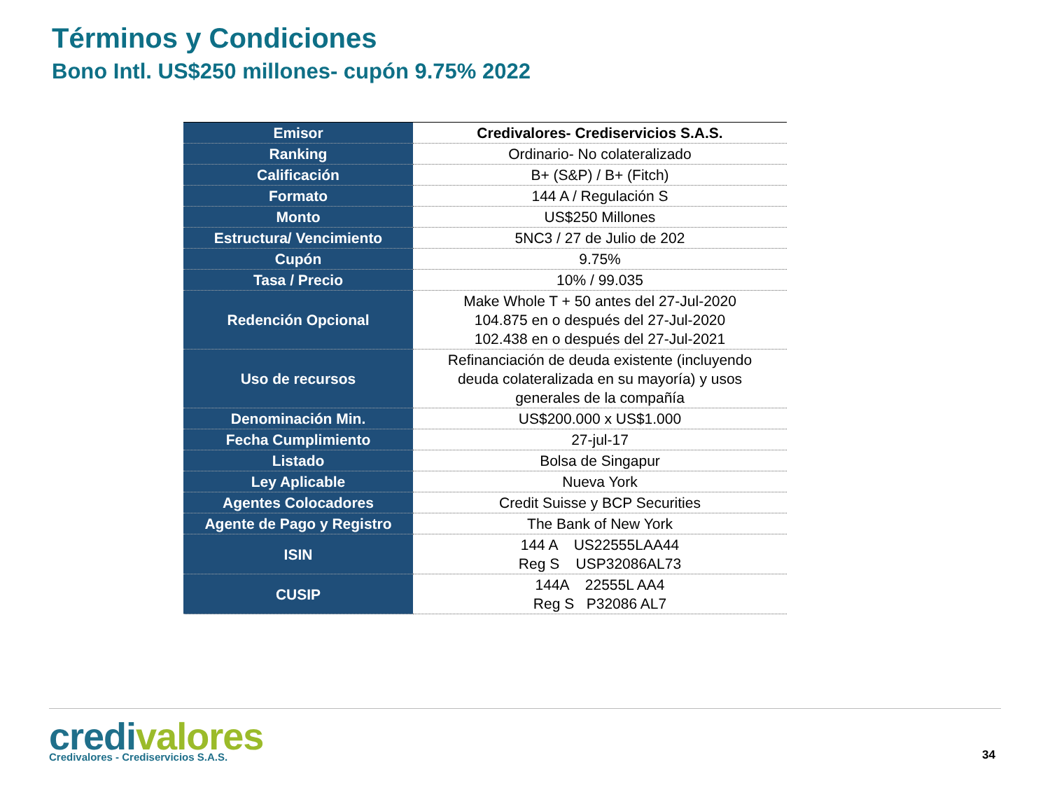Términos y Condiciones
Bono Intl. US$250 millones- cupón 9.75% 2022
| Emisor | Credivalores- Crediservicios S.A.S. |
| Ranking | Ordinario- No colateralizado |
| Calificación | B+ (S&P) / B+ (Fitch) |
| Formato | 144 A / Regulación S |
| Monto | US$250 Millones |
| Estructura/ Vencimiento | 5NC3 / 27 de Julio de 202 |
| Cupón | 9.75% |
| Tasa / Precio | 10% / 99.035 |
| Redención Opcional | Make Whole T + 50 antes del 27-Jul-2020 104.875 en o después del 27-Jul-2020 102.438 en o después del 27-Jul-2021 |
| Uso de recursos | Refinanciación de deuda existente (incluyendo deuda colateralizada en su mayoría) y usos generales de la compañía |
| Denominación Min. | US$200.000 x US$1.000 |
| Fecha Cumplimiento | 27-jul-17 |
| Listado | Bolsa de Singapur |
| Ley Aplicable | Nueva York |
| Agentes Colocadores | Credit Suisse y BCP Securities |
| Agente de Pago y Registro | The Bank of New York |
| ISIN | 144 A US22555LAA44 Reg S USP32086AL73 |
| CUSIP | 144A 22555L AA4 Reg S P32086 AL7 |
credivalores
Credivalores - Crediservicios S.A.S.
34